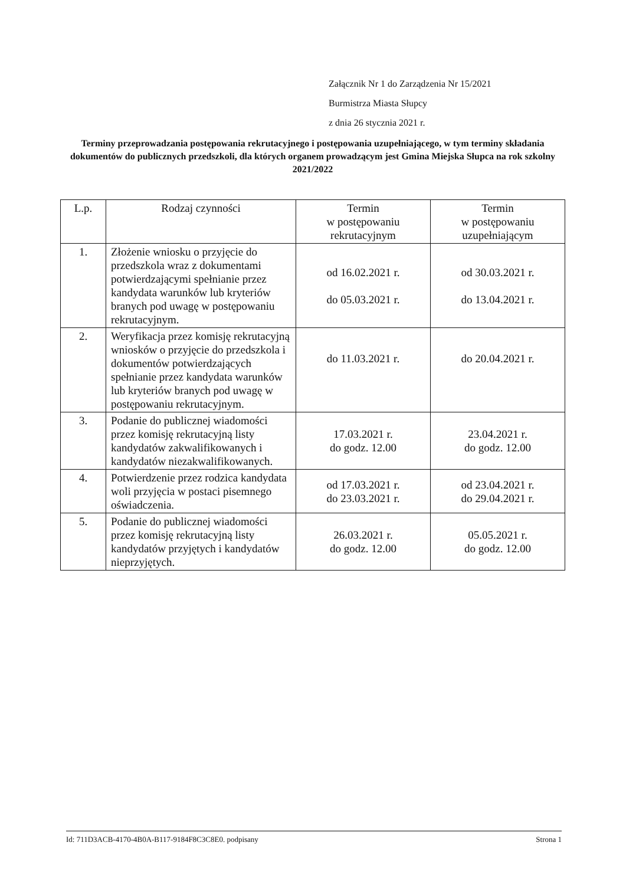Załącznik Nr 1 do Zarządzenia Nr 15/2021
Burmistrza Miasta Słupcy
z dnia 26 stycznia 2021 r.
Terminy przeprowadzania postępowania rekrutacyjnego i postępowania uzupełniającego, w tym terminy składania dokumentów do publicznych przedszkoli, dla których organem prowadzącym jest Gmina Miejska Słupca na rok szkolny 2021/2022
| L.p. | Rodzaj czynności | Termin w postępowaniu rekrutacyjnym | Termin w postępowaniu uzupełniającym |
| --- | --- | --- | --- |
| 1. | Złożenie wniosku o przyjęcie do przedszkola wraz z dokumentami potwierdzającymi spełnianie przez kandydata warunków lub kryteriów branych pod uwagę w postępowaniu rekrutacyjnym. | od 16.02.2021 r. do 05.03.2021 r. | od 30.03.2021 r. do 13.04.2021 r. |
| 2. | Weryfikacja przez komisję rekrutacyjną wniosków o przyjęcie do przedszkola i dokumentów potwierdzających spełnianie przez kandydata warunków lub kryteriów branych pod uwagę w postępowaniu rekrutacyjnym. | do 11.03.2021 r. | do 20.04.2021 r. |
| 3. | Podanie do publicznej wiadomości przez komisję rekrutacyjną listy kandydatów zakwalifikowanych i kandydatów niezakwalifikowanych. | 17.03.2021 r. do godz. 12.00 | 23.04.2021 r. do godz. 12.00 |
| 4. | Potwierdzenie przez rodzica kandydata woli przyjęcia w postaci pisemnego oświadczenia. | od 17.03.2021 r. do 23.03.2021 r. | od 23.04.2021 r. do 29.04.2021 r. |
| 5. | Podanie do publicznej wiadomości przez komisję rekrutacyjną listy kandydatów przyjętych i kandydatów nieprzyjętych. | 26.03.2021 r. do godz. 12.00 | 05.05.2021 r. do godz. 12.00 |
Id: 711D3ACB-4170-4B0A-B117-9184F8C3C8E0. podpisany Strona 1